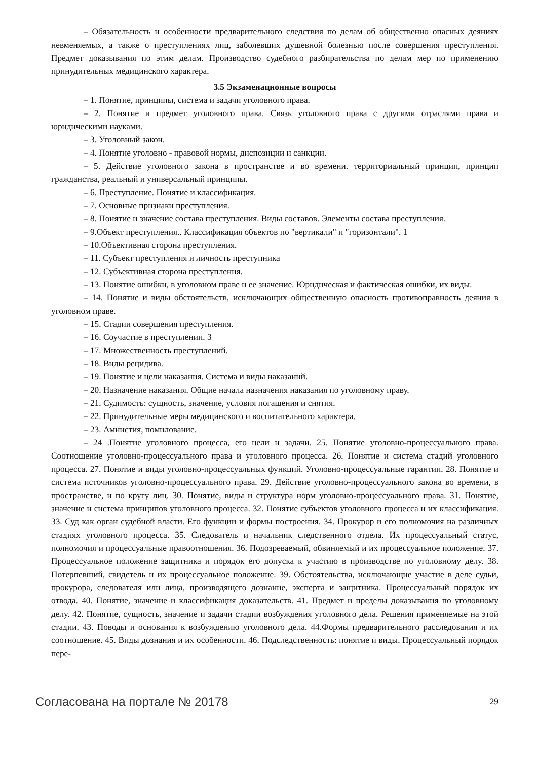– Обязательность и особенности предварительного следствия по делам об общественно опасных деяниях невменяемых, а также о преступлениях лиц, заболевших душевной болезнью после совершения преступления. Предмет доказывания по этим делам. Производство судебного разбирательства по делам мер по применению принудительных медицинского характера.
3.5 Экзаменационные вопросы
– 1. Понятие, принципы, система и задачи уголовного права.
– 2. Понятие и предмет уголовного права. Связь уголовного права с другими отраслями права и юридическими науками.
– 3. Уголовный закон.
– 4. Понятие уголовно - правовой нормы, диспозиции и санкции.
– 5. Действие уголовного закона в пространстве и во времени. территориальный принцип, принцип гражданства, реальный и универсальный принципы.
– 6. Преступление. Понятие и классификация.
– 7. Основные признаки преступления.
– 8. Понятие и значение состава преступления. Виды составов. Элементы состава преступления.
– 9.Объект преступления.. Классификация объектов по "вертикали" и "горизонтали". 1
– 10.Объективная сторона преступления.
– 11. Субъект преступления и личность преступника
– 12. Субъективная сторона преступления.
– 13. Понятие ошибки, в уголовном праве и ее значение. Юридическая и фактическая ошибки, их виды.
– 14. Понятие и виды обстоятельств, исключающих общественную опасность противоправность деяния в уголовном праве.
– 15. Стадии совершения преступления.
– 16. Соучастие в преступлении. 3
– 17. Множественность преступлений.
– 18. Виды рецидива.
– 19. Понятие и цели наказания. Система и виды наказаний.
– 20. Назначение наказания. Общие начала назначения наказания по уголовному праву.
– 21. Судимость: сущность, значение, условия погашения и снятия.
– 22. Принудительные меры медицинского и воспитательного характера.
– 23. Амнистия, помилование.
– 24 .Понятие уголовного процесса, его цели и задачи. 25. Понятие уголовно-процессуального права. Соотношение уголовно-процессуального права и уголовного процесса. 26. Понятие и система стадий уголовного процесса. 27. Понятие и виды уголовно-процессуальных функций. Уголовно-процессуальные гарантии. 28. Понятие и система источников уголовно-процессуального права. 29. Действие уголовно-процессуального закона во времени, в пространстве, и по кругу лиц. 30. Понятие, виды и структура норм уголовно-процессуального права. 31. Понятие, значение и система принципов уголовного процесса. 32. Понятие субъектов уголовного процесса и их классификация. 33. Суд как орган судебной власти. Его функции и формы построения. 34. Прокурор и его полномочия на различных стадиях уголовного процесса. 35. Следователь и начальник следственного отдела. Их процессуальный статус, полномочия и процессуальные правоотношения. 36. Подозреваемый, обвиняемый и их процессуальное положение. 37. Процессуальное положение защитника и порядок его допуска к участию в производстве по уголовному делу. 38. Потерпевший, свидетель и их процессуальное положение. 39. Обстоятельства, исключающие участие в деле судьи, прокурора, следователя или лица, производящего дознание, эксперта и защитника. Процессуальный порядок их отвода. 40. Понятие, значение и классификация доказательств. 41. Предмет и пределы доказывания по уголовному делу. 42. Понятие, сущность, значение и задачи стадии возбуждения уголовного дела. Решения применяемые на этой стадии. 43. Поводы и основания к возбуждению уголовного дела. 44.Формы предварительного расследования и их соотношение. 45. Виды дознания и их особенности. 46. Подследственность: понятие и виды. Процессуальный порядок пере-
Согласована на портале № 20178 29